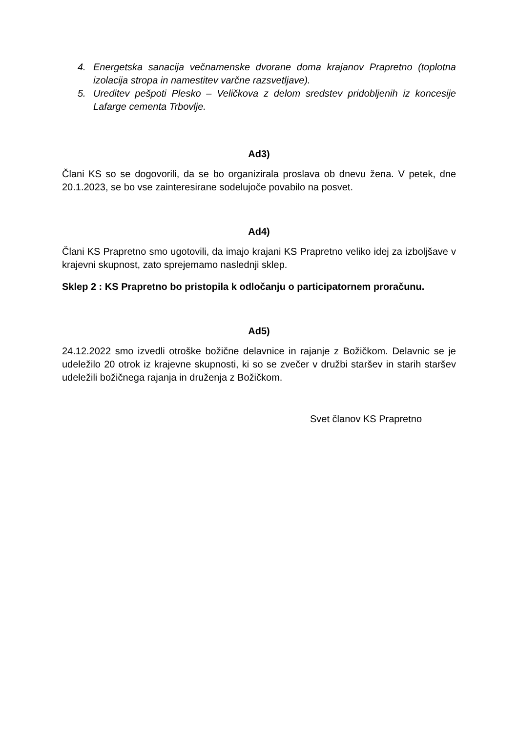4. Energetska sanacija večnamenske dvorane doma krajanov Prapretno (toplotna izolacija stropa in namestitev varčne razsvetljave).
5. Ureditev pešpoti Plesko – Veličkova z delom sredstev pridobljenih iz koncesije Lafarge cementa Trbovlje.
Ad3)
Člani KS so se dogovorili, da se bo organizirala proslava ob dnevu žena. V petek, dne 20.1.2023, se bo vse zainteresirane sodelujoče povabilo na posvet.
Ad4)
Člani KS Prapretno smo ugotovili, da imajo krajani KS Prapretno veliko idej za izboljšave v krajevni skupnost, zato sprejemamo naslednji sklep.
Sklep 2 : KS Prapretno bo pristopila k odločanju o participatornem proračunu.
Ad5)
24.12.2022 smo izvedli otroške božične delavnice in rajanje z Božičkom. Delavnic se je udeležilo 20 otrok iz krajevne skupnosti, ki so se zvečer v družbi staršev in starih staršev udeležili božičnega rajanja in druženja z Božičkom.
Svet članov KS Prapretno